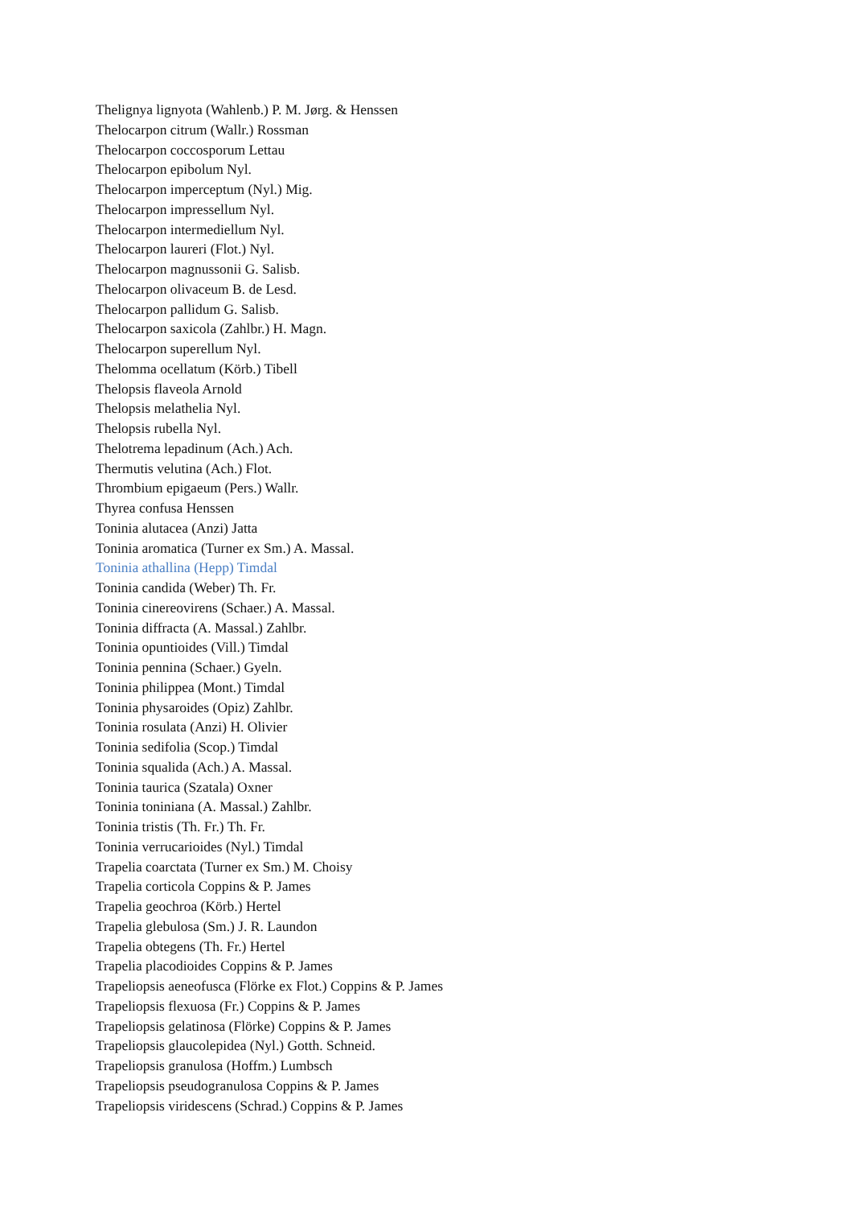Thelignya lignyota (Wahlenb.) P. M. Jørg. & Henssen
Thelocarpon citrum (Wallr.) Rossman
Thelocarpon coccosporum Lettau
Thelocarpon epibolum Nyl.
Thelocarpon imperceptum (Nyl.) Mig.
Thelocarpon impressellum Nyl.
Thelocarpon intermediellum Nyl.
Thelocarpon laureri (Flot.) Nyl.
Thelocarpon magnussonii G. Salisb.
Thelocarpon olivaceum B. de Lesd.
Thelocarpon pallidum G. Salisb.
Thelocarpon saxicola (Zahlbr.) H. Magn.
Thelocarpon superellum Nyl.
Thelomma ocellatum (Körb.) Tibell
Thelopsis flaveola Arnold
Thelopsis melathelia Nyl.
Thelopsis rubella Nyl.
Thelotrema lepadinum (Ach.) Ach.
Thermutis velutina (Ach.) Flot.
Thrombium epigaeum (Pers.) Wallr.
Thyrea confusa Henssen
Toninia alutacea (Anzi) Jatta
Toninia aromatica (Turner ex Sm.) A. Massal.
Toninia athallina (Hepp) Timdal
Toninia candida (Weber) Th. Fr.
Toninia cinereovirens (Schaer.) A. Massal.
Toninia diffracta (A. Massal.) Zahlbr.
Toninia opuntioides (Vill.) Timdal
Toninia pennina (Schaer.) Gyeln.
Toninia philippea (Mont.) Timdal
Toninia physaroides (Opiz) Zahlbr.
Toninia rosulata (Anzi) H. Olivier
Toninia sedifolia (Scop.) Timdal
Toninia squalida (Ach.) A. Massal.
Toninia taurica (Szatala) Oxner
Toninia toniniana (A. Massal.) Zahlbr.
Toninia tristis (Th. Fr.) Th. Fr.
Toninia verrucarioides (Nyl.) Timdal
Trapelia coarctata (Turner ex Sm.) M. Choisy
Trapelia corticola Coppins & P. James
Trapelia geochroa (Körb.) Hertel
Trapelia glebulosa (Sm.) J. R. Laundon
Trapelia obtegens (Th. Fr.) Hertel
Trapelia placodioides Coppins & P. James
Trapeliopsis aeneofusca (Flörke ex Flot.) Coppins & P. James
Trapeliopsis flexuosa (Fr.) Coppins & P. James
Trapeliopsis gelatinosa (Flörke) Coppins & P. James
Trapeliopsis glaucolepidea (Nyl.) Gotth. Schneid.
Trapeliopsis granulosa (Hoffm.) Lumbsch
Trapeliopsis pseudogranulosa Coppins & P. James
Trapeliopsis viridescens (Schrad.) Coppins & P. James